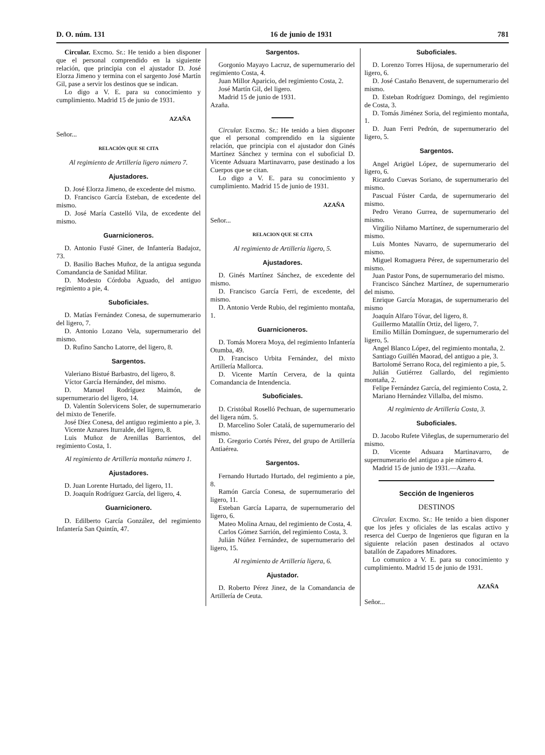D. O. núm. 131 16 de junio de 1931 781
Circular. Excmo. Sr.: He tenido a bien disponer que el personal comprendido en la siguiente relación, que principia con el ajustador D. José Elorza Jimeno y termina con el sargento José Martín Gil, pase a servir los destinos que se indican.
Lo digo a V. E. para su conocimiento y cumplimiento. Madrid 15 de junio de 1931.
AZAÑA
Señor...
RELACIÓN QUE SE CITA
Al regimiento de Artillería ligero número 7.
Ajustadores.
D. José Elorza Jimeno, de excedente del mismo.
D. Francisco García Esteban, de excedente del mismo.
D. José María Castelló Vila, de excedente del mismo.
Guarnicioneros.
D. Antonio Fusté Giner, de Infantería Badajoz, 73.
D. Basilio Baches Muñoz, de la antigua segunda Comandancia de Sanidad Militar.
D. Modesto Córdoba Aguado, del antiguo regimiento a pie, 4.
Suboficiales.
D. Matías Fernández Conesa, de supernumerario del ligero, 7.
D. Antonio Lozano Vela, supernumerario del mismo.
D. Rufino Sancho Latorre, del ligero, 8.
Sargentos.
Valeriano Bistué Barbastro, del ligero, 8.
Víctor García Hernández, del mismo.
D. Manuel Rodríguez Maimón, de supernumerario del ligero, 14.
D. Valentín Solervicens Soler, de supernumerario del mixto de Tenerife.
José Díez Conesa, del antiguo regimiento a pie, 3.
Vicente Aznares Iturralde, del ligero, 8.
Luis Muñoz de Arenillas Barrientos, del regimiento Costa, 1.
Al regimiento de Artillería montaña número 1.
Ajustadores.
D. Juan Lorente Hurtado, del ligero, 11.
D. Joaquín Rodríguez García, del ligero, 4.
Guarnicionero.
D. Edilberto García González, del regimiento Infantería San Quintín, 47.
Sargentos.
Gorgonio Mayayo Lacruz, de supernumerario del regimiento Costa, 4.
Juan Millor Aparicio, del regimiento Costa, 2.
José Martín Gil, del ligero.
Madrid 15 de junio de 1931.
Azaña.
Circular. Excmo. Sr.: He tenido a bien disponer que el personal comprendido en la siguiente relación, que principia con el ajustador don Ginés Martínez Sánchez y termina con el suboficial D. Vicente Adsuara Martinavarro, pase destinado a los Cuerpos que se citan.
Lo digo a V. E. para su conocimiento y cumplimiento. Madrid 15 de junio de 1931.
AZAÑA
Señor...
RELACION QUE SE CITA
Al regimiento de Artillería ligero, 5.
Ajustadores.
D. Ginés Martínez Sánchez, de excedente del mismo.
D. Francisco García Ferri, de excedente, del mismo.
D. Antonio Verde Rubio, del regimiento montaña, 1.
Guarnicioneros.
D. Tomás Morera Moya, del regimiento Infantería Otumba, 49.
D. Francisco Urbita Fernández, del mixto Artillería Mallorca.
D. Vicente Martín Cervera, de la quinta Comandancia de Intendencia.
Suboficiales.
D. Cristóbal Roselló Pechuan, de supernumerario del ligera núm. 5.
D. Marcelino Soler Catalá, de supernumerario del mismo.
D. Gregorio Cortés Pérez, del grupo de Artillería Antiaérea.
Sargentos.
Fernando Hurtado Hurtado, del regimiento a pie, 8.
Ramón García Conesa, de supernumerario del ligero, 11.
Esteban García Laparra, de supernumerario del ligero, 6.
Mateo Molina Arnau, del regimiento de Costa, 4.
Carlos Gómez Sarrión, del regimiento Costa, 3.
Julián Núñez Fernández, de supernumerario del ligero, 15.
Al regimiento de Artillería ligera, 6.
Ajustador.
D. Roberto Pérez Jinez, de la Comandancia de Artillería de Ceuta.
Suboficiales.
D. Lorenzo Torres Hijosa, de supernumerario del ligero, 6.
D. José Castaño Benavent, de supernumerario del mismo.
D. Esteban Rodríguez Domingo, del regimiento de Costa, 3.
D. Tomás Jiménez Soria, del regimiento montaña, 1.
D. Juan Ferri Pedrón, de supernumerario del ligero, 5.
Sargentos.
Angel Arigüel López, de supernumerario del ligero, 6.
Ricardo Cuevas Soriano, de supernumerario del mismo.
Pascual Fúster Carda, de supernumerario del mismo.
Pedro Verano Gurrea, de supernumerario del mismo.
Virgilio Niñamo Martínez, de supernumerario del mismo.
Luis Montes Navarro, de supernumerario del mismo.
Miguel Romaguera Pérez, de supernumerario del mismo.
Juan Pastor Pons, de supernumerario del mismo.
Francisco Sánchez Martínez, de supernumerario del mismo.
Enrique García Moragas, de supernumerario del mismo
Joaquín Alfaro Tóvar, del ligero, 8.
Guillermo Matallín Ortiz, del ligero, 7.
Emilio Millán Domínguez, de supernumerario del ligero, 5.
Angel Blanco López, del regimiento montaña, 2.
Santiago Guillén Maorad, del antiguo a pie, 3.
Bartolomé Serrano Roca, del regimiento a pie, 5.
Julián Gutiérrez Gallardo, del regimiento montaña, 2.
Felipe Fernández García, del regimiento Costa, 2.
Mariano Hernández Villalba, del mismo.
Al regimiento de Artillería Costa, 3.
Suboficiales.
D. Jacobo Rufete Viñeglas, de supernumerario del mismo.
D. Vicente Adsuara Martinavarro, de supernumerario del antiguo a pie número 4.
Madrid 15 de junio de 1931.—Azaña.
Sección de Ingenieros
DESTINOS
Circular. Excmo. Sr.: He tenido a bien disponer que los jefes y oficiales de las escalas activo y reserca del Cuerpo de Ingenieros que figuran en la siguiente relación pasen destinados al octavo batallón de Zapadores Minadores.
Lo comunico a V. E. para su conocimiento y cumplimiento. Madrid 15 de junio de 1931.
AZAÑA
Señor...